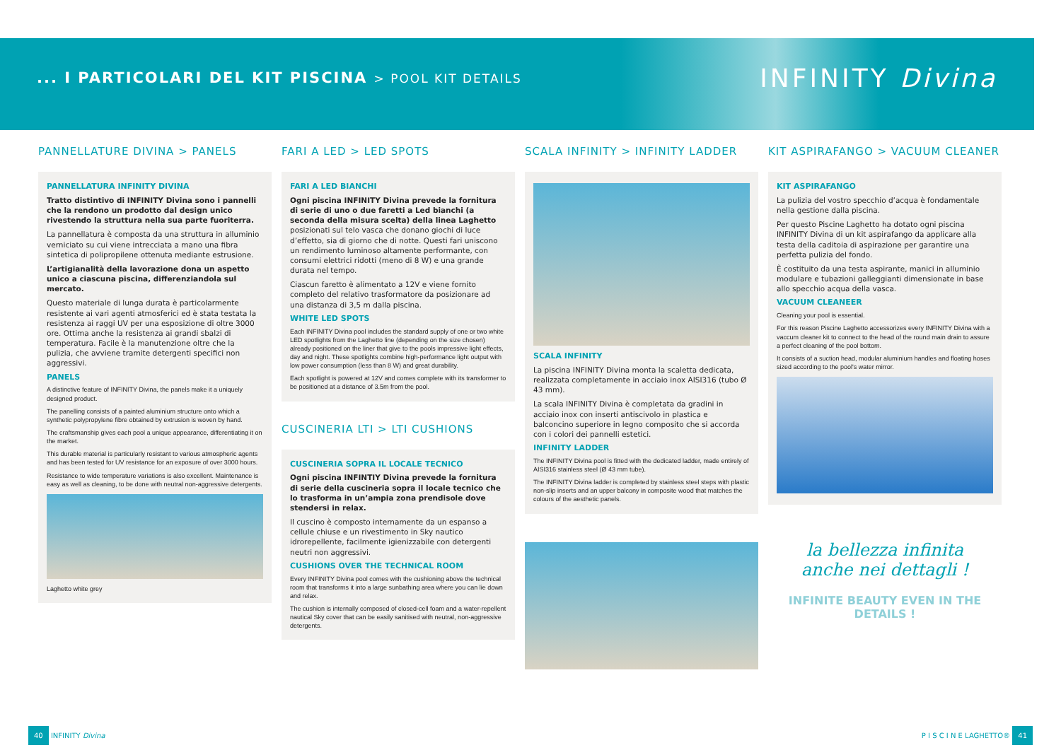... I PARTICOLARI DEL KIT PISCINA > POOL KIT DETAILS
INFINITY Divina
PANNELLATURE DIVINA > PANELS
PANNELLATURA INFINITY DIVINA
Tratto distintivo di INFINITY Divina sono i pannelli che la rendono un prodotto dal design unico rivestendo la struttura nella sua parte fuoriterra.
La pannellatura è composta da una struttura in alluminio verniciato su cui viene intrecciata a mano una fibra sintetica di polipropilene ottenuta mediante estrusione.
L’artigianalità della lavorazione dona un aspetto unico a ciascuna piscina, differenziandola sul mercato.
Questo materiale di lunga durata è particolarmente resistente ai vari agenti atmosferici ed è stata testata la resistenza ai raggi UV per una esposizione di oltre 3000 ore. Ottima anche la resistenza ai grandi sbalzi di temperatura. Facile è la manutenzione oltre che la pulizia, che avviene tramite detergenti specifici non aggressivi.
PANELS
A distinctive feature of INFINITY Divina, the panels make it a uniquely designed product.
The panelling consists of a painted aluminium structure onto which a synthetic polypropylene fibre obtained by extrusion is woven by hand.
The craftsmanship gives each pool a unique appearance, differentiating it on the market.
This durable material is particularly resistant to various atmospheric agents and has been tested for UV resistance for an exposure of over 3000 hours.
Resistance to wide temperature variations is also excellent. Maintenance is easy as well as cleaning, to be done with neutral non-aggressive detergents.
Laghetto white grey
FARI A LED > LED SPOTS
FARI A LED BIANCHI
Ogni piscina INFINITY Divina prevede la fornitura di serie di uno o due faretti a Led bianchi (a seconda della misura scelta) della linea Laghetto posizionati sul telo vasca che donano giochi di luce d’effetto, sia di giorno che di notte. Questi fari uniscono un rendimento luminoso altamente performante, con consumi elettrici ridotti (meno di 8 W) e una grande durata nel tempo.
Ciascun faretto è alimentato a 12V e viene fornito completo del relativo trasformatore da posizionare ad una distanza di 3,5 m dalla piscina.
WHITE LED SPOTS
Each INFINITY Divina pool includes the standard supply of one or two white LED spotlights from the Laghetto line (depending on the size chosen) already positioned on the liner that give to the pools impressive light effects, day and night. These spotlights combine high-performance light output with low power consumption (less than 8 W) and great durability.
Each spotlight is powered at 12V and comes complete with its transformer to be positioned at a distance of 3.5m from the pool.
CUSCINERIA LTI > LTI CUSHIONS
CUSCINERIA SOPRA IL LOCALE TECNICO
Ogni piscina INFINTIY Divina prevede la fornitura di serie della cuscineria sopra il locale tecnico che lo trasforma in un’ampia zona prendisole dove stendersi in relax.
Il cuscino è composto internamente da un espanso a cellule chiuse e un rivestimento in Sky nautico idrorepellente, facilmente igienizzabile con detergenti neutri non aggressivi.
CUSHIONS OVER THE TECHNICAL ROOM
Every INFINITY Divina pool comes with the cushioning above the technical room that transforms it into a large sunbathing area where you can lie down and relax.
The cushion is internally composed of closed-cell foam and a water-repellent nautical Sky cover that can be easily sanitised with neutral, non-aggressive detergents.
SCALA INFINITY > INFINITY LADDER
SCALA INFINITY
La piscina INFINITY Divina monta la scaletta dedicata, realizzata completamente in acciaio inox AISI316 (tubo Ø 43 mm).
La scala INFINITY Divina è completata da gradini in acciaio inox con inserti antiscivolo in plastica e balconcino superiore in legno composito che si accorda con i colori dei pannelli estetici.
INFINITY LADDER
The INFINITY Divina pool is fitted with the dedicated ladder, made entirely of AISI316 stainless steel (Ø 43 mm tube).
The INFINITY Divina ladder is completed by stainless steel steps with plastic non-slip inserts and an upper balcony in composite wood that matches the colours of the aesthetic panels.
KIT ASPIRAFANGO > VACUUM CLEANER
KIT ASPIRAFANGO
La pulizia del vostro specchio d’acqua è fondamentale nella gestione dalla piscina.
Per questo Piscine Laghetto ha dotato ogni piscina INFINITY Divina di un kit aspirafango da applicare alla testa della caditoia di aspirazione per garantire una perfetta pulizia del fondo.
È costituito da una testa aspirante, manici in alluminio modulare e tubazioni galleggianti dimensionate in base allo specchio acqua della vasca.
VACUUM CLEANEER
Cleaning your pool is essential.
For this reason Piscine Laghetto accessorizes every INFINITY Divina with a vaccum cleaner kit to connect to the head of the round main drain to assure a perfect cleaning of the pool bottom.
It consists of a suction head, modular aluminium handles and floating hoses sized according to the pool's water mirror.
la bellezza infinita
anche nei dettagli !
INFINITE BEAUTY EVEN IN THE DETAILS !
40 INFINITY Divina P I S C I N E LAGHETTO® 41